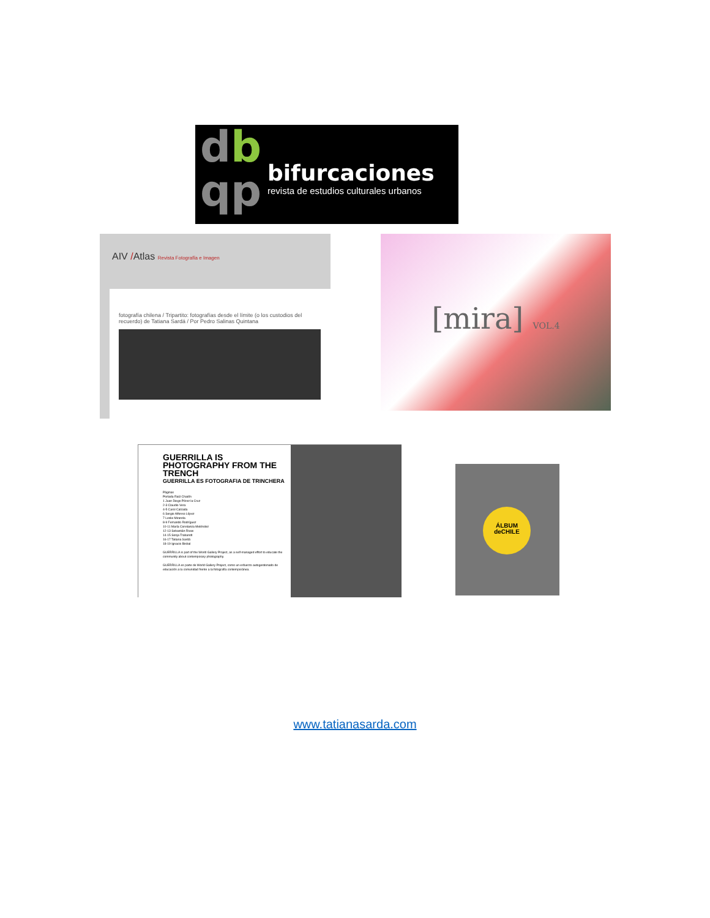db
qp
bifurcaciones
revista de estudios culturales urbanos
AIV /Atlas Revista Fotografía e Imagen
fotografía chilena / Tripartito: fotografías desde el límite (o los custodios del recuerdo) de Tatiana Sardá / Por Pedro Salinas Quintana
[mira] VOL.4
GUERRILLA IS PHOTOGRAPHY FROM THE TRENCH
GUERRILLA ES FOTOGRAFIA DE TRINCHERA
Páginas
Portada Raúl Chadín
1 Juan Diego Pérez la Cruz
2-3 Claudio Vera
4-5 Carol Calzada
6 Sergio Alfonso López
7 Leslie Miranda
8-9 Fernando Rodríguez
10-11 María Constanza Meléndez
12-13 Sebastián Rivas
14-15 Sonja Trabandt
16-17 Tatiana Sardá
18-19 Ignacio Bisbal
GUERRILLA is part of the World Gallery Project, as a self-managed effort to educate the community about contemporary photography.
GUERRILLA es parte de World Gallery Project, como un esfuerzo autogestionado de educación a la comunidad frente a la fotografía contemporánea.
ÁLBUM
deCHILE
www.tatianasarda.com